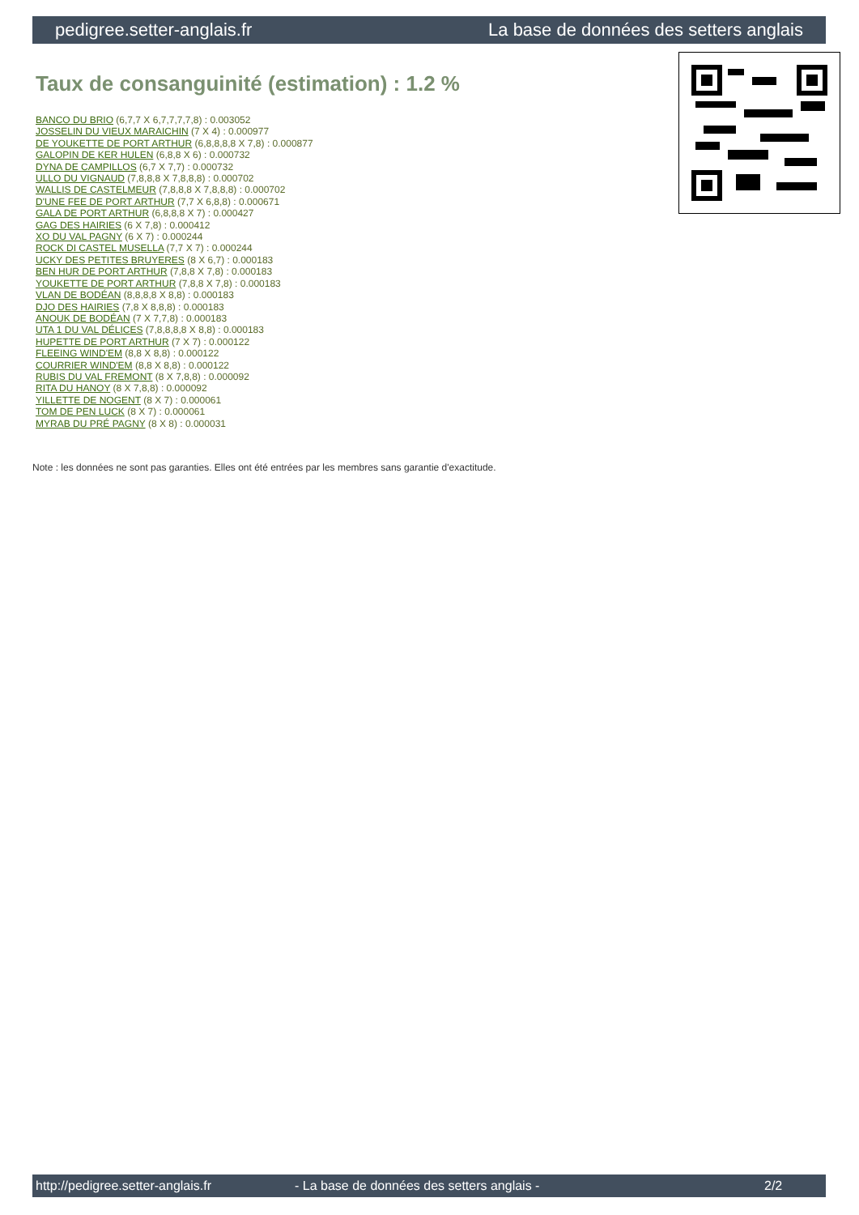pedigree.setter-anglais.fr La base de données des setters anglais
Taux de consanguinité (estimation) : 1.2 %
BANCO DU BRIO (6,7,7 X 6,7,7,7,7,8) : 0.003052
JOSSELIN DU VIEUX MARAICHIN (7 X 4) : 0.000977
DE YOUKETTE DE PORT ARTHUR (6,8,8,8,8 X 7,8) : 0.000877
GALOPIN DE KER HULEN (6,8,8 X 6) : 0.000732
DYNA DE CAMPILLOS (6,7 X 7,7) : 0.000732
ULLO DU VIGNAUD (7,8,8,8 X 7,8,8,8) : 0.000702
WALLIS DE CASTELMEUR (7,8,8,8 X 7,8,8,8) : 0.000702
D'UNE FEE DE PORT ARTHUR (7,7 X 6,8,8) : 0.000671
GALA DE PORT ARTHUR (6,8,8,8 X 7) : 0.000427
GAG DES HAIRIES (6 X 7,8) : 0.000412
XO DU VAL PAGNY (6 X 7) : 0.000244
ROCK DI CASTEL MUSELLA (7,7 X 7) : 0.000244
UCKY DES PETITES BRUYERES (8 X 6,7) : 0.000183
BEN HUR DE PORT ARTHUR (7,8,8 X 7,8) : 0.000183
YOUKETTE DE PORT ARTHUR (7,8,8 X 7,8) : 0.000183
VLAN DE BODÉAN (8,8,8,8 X 8,8) : 0.000183
DJO DES HAIRIES (7,8 X 8,8,8) : 0.000183
ANOUK DE BODÉAN (7 X 7,7,8) : 0.000183
UTA 1 DU VAL DÉLICES (7,8,8,8,8 X 8,8) : 0.000183
HUPETTE DE PORT ARTHUR (7 X 7) : 0.000122
FLEEING WIND'EM (8,8 X 8,8) : 0.000122
COURRIER WIND'EM (8,8 X 8,8) : 0.000122
RUBIS DU VAL FREMONT (8 X 7,8,8) : 0.000092
RITA DU HANOY (8 X 7,8,8) : 0.000092
YILLETTE DE NOGENT (8 X 7) : 0.000061
TOM DE PEN LUCK (8 X 7) : 0.000061
MYRAB DU PRÉ PAGNY (8 X 8) : 0.000031
Note : les données ne sont pas garanties. Elles ont été entrées par les membres sans garantie d'exactitude.
http://pedigree.setter-anglais.fr - La base de données des setters anglais - 2/2